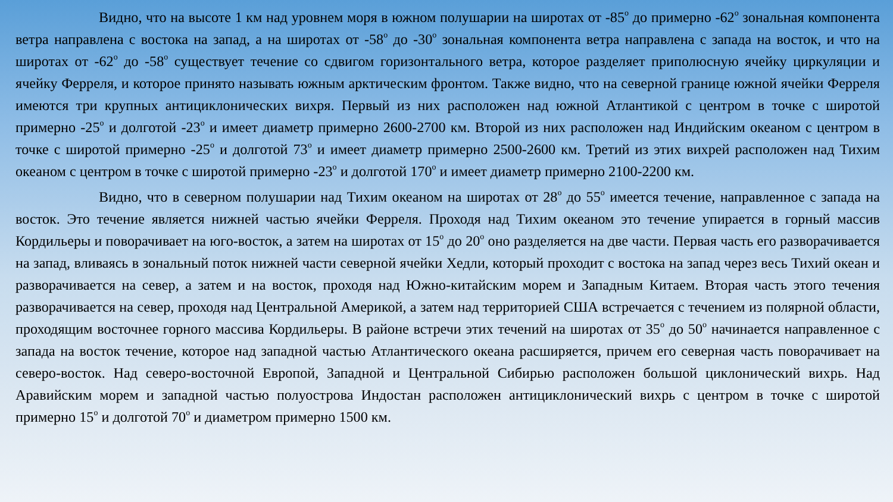Видно, что на высоте 1 км над уровнем моря в южном полушарии на широтах от -85<sup>о</sup> до примерно -62<sup>о</sup> зональная компонента ветра направлена с востока на запад, а на широтах от -58<sup>о</sup> до -30<sup>о</sup> зональная компонента ветра направлена с запада на восток, и что на широтах от -62<sup>о</sup> до -58<sup>о</sup> существует течение со сдвигом горизонтального ветра, которое разделяет приполюсную ячейку циркуляции и ячейку Ферреля, и которое принято называть южным арктическим фронтом. Также видно, что на северной границе южной ячейки Ферреля имеются три крупных антициклонических вихря. Первый из них расположен над южной Атлантикой с центром в точке с широтой примерно -25<sup>о</sup> и долготой -23<sup>о</sup> и имеет диаметр примерно 2600-2700 км. Второй из них расположен над Индийским океаном с центром в точке с широтой примерно -25<sup>о</sup> и долготой 73<sup>о</sup> и имеет диаметр примерно 2500-2600 км. Третий из этих вихрей расположен над Тихим океаном с центром в точке с широтой примерно -23<sup>о</sup> и долготой 170<sup>о</sup> и имеет диаметр примерно 2100-2200 км.
Видно, что в северном полушарии над Тихим океаном на широтах от 28<sup>о</sup> до 55<sup>о</sup> имеется течение, направленное с запада на восток. Это течение является нижней частью ячейки Ферреля. Проходя над Тихим океаном это течение упирается в горный массив Кордильеры и поворачивает на юго-восток, а затем на широтах от 15<sup>о</sup> до 20<sup>о</sup> оно разделяется на две части. Первая часть его разворачивается на запад, вливаясь в зональный поток нижней части северной ячейки Хедли, который проходит с востока на запад через весь Тихий океан и разворачивается на север, а затем и на восток, проходя над Южно-китайским морем и Западным Китаем. Вторая часть этого течения разворачивается на север, проходя над Центральной Америкой, а затем над территорией США встречается с течением из полярной области, проходящим восточнее горного массива Кордильеры. В районе встречи этих течений на широтах от 35<sup>о</sup> до 50<sup>о</sup> начинается направленное с запада на восток течение, которое над западной частью Атлантического океана расширяется, причем его северная часть поворачивает на северо-восток. Над северо-восточной Европой, Западной и Центральной Сибирью расположен большой циклонический вихрь. Над Аравийским морем и западной частью полуострова Индостан расположен антициклонический вихрь с центром в точке с широтой примерно 15<sup>о</sup> и долготой 70<sup>о</sup> и диаметром примерно 1500 км.